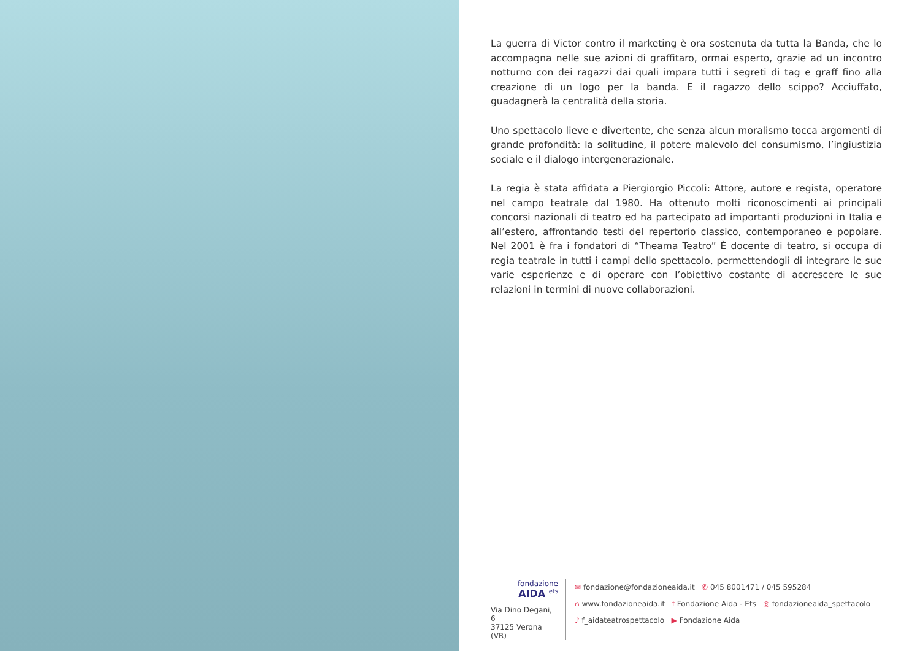La guerra di Victor contro il marketing è ora sostenuta da tutta la Banda, che lo accompagna nelle sue azioni di graffitaro, ormai esperto, grazie ad un incontro notturno con dei ragazzi dai quali impara tutti i segreti di tag e graff fino alla creazione di un logo per la banda. E il ragazzo dello scippo? Acciuffato, guadagnerà la centralità della storia.
Uno spettacolo lieve e divertente, che senza alcun moralismo tocca argomenti di grande profondità: la solitudine, il potere malevolo del consumismo, l’ingiustizia sociale e il dialogo intergenerazionale.
La regia è stata affidata a Piergiorgio Piccoli: Attore, autore e regista, operatore nel campo teatrale dal 1980. Ha ottenuto molti riconoscimenti ai principali concorsi nazionali di teatro ed ha partecipato ad importanti produzioni in Italia e all’estero, affrontando testi del repertorio classico, contemporaneo e popolare. Nel 2001 è fra i fondatori di “Theama Teatro” È docente di teatro, si occupa di regia teatrale in tutti i campi dello spettacolo, permettendogli di integrare le sue varie esperienze e di operare con l’obiettivo costante di accrescere le sue relazioni in termini di nuove collaborazioni.
fondazione
AIDA <sup>ets</sup>
Via Dino Degani, 6
37125 Verona (VR)
✉ fondazione@fondazioneaida.it ✆ 045 8001471 / 045 595284
⌂ www.fondazioneaida.it f Fondazione Aida - Ets ◎ fondazioneaida_spettacolo
♪ f_aidateatrospettacolo ▶ Fondazione Aida